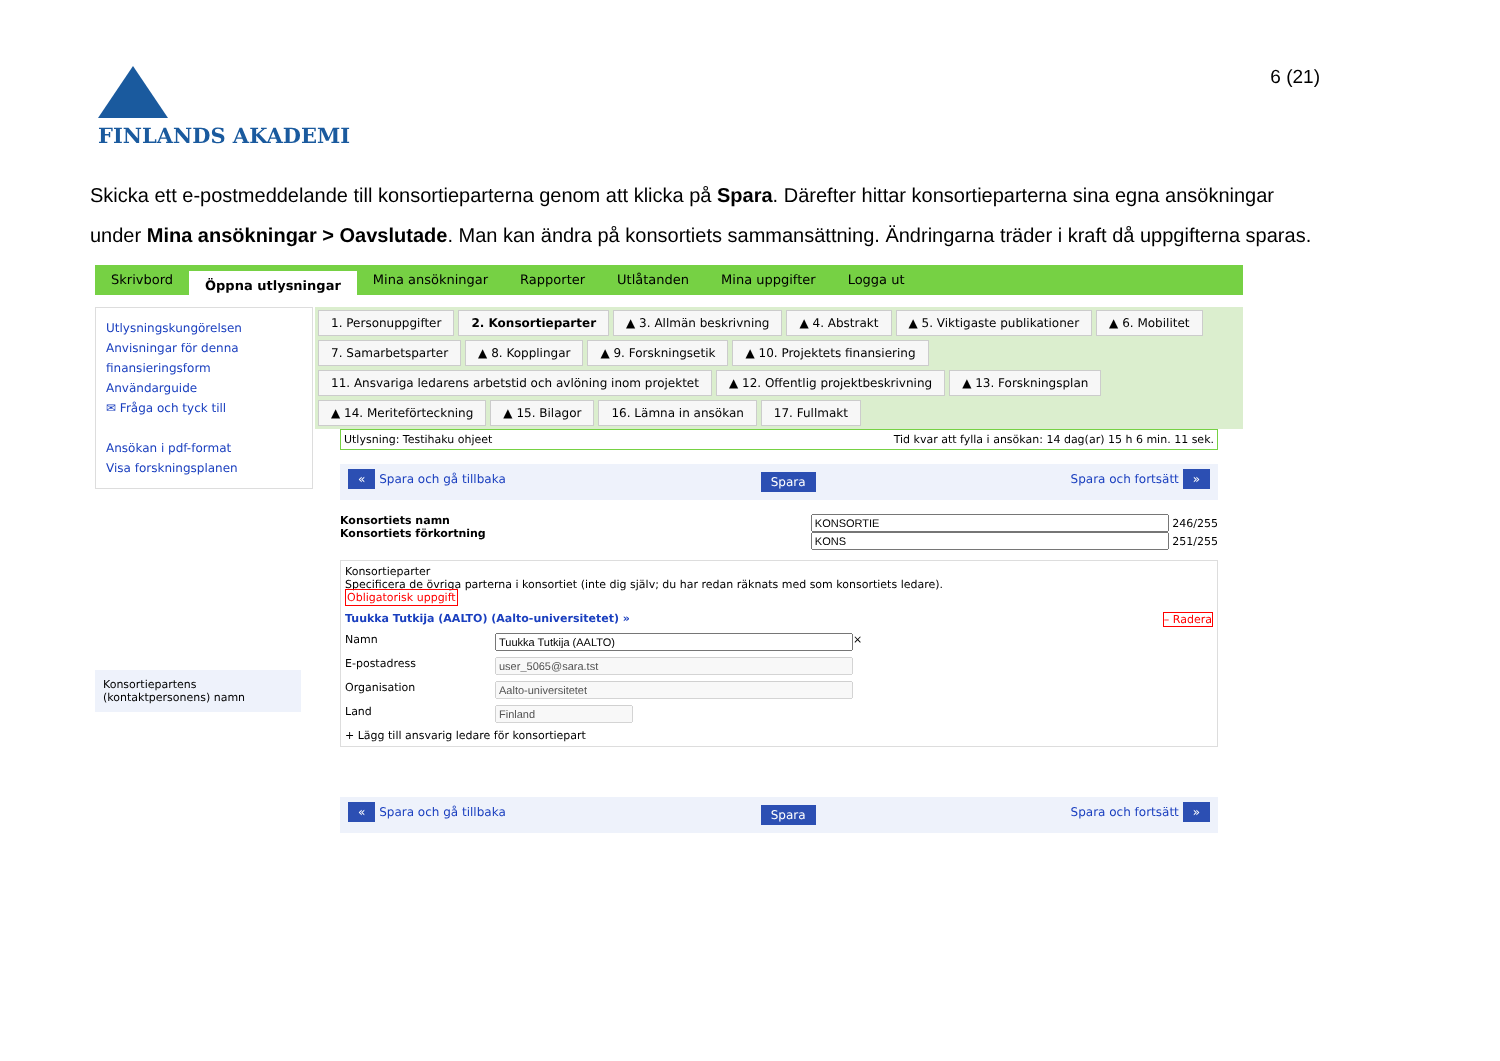6 (21)
FINLANDS AKADEMI
Skicka ett e-postmeddelande till konsortieparterna genom att klicka på Spara. Därefter hittar konsortieparterna sina egna ansökningar under Mina ansökningar > Oavslutade. Man kan ändra på konsortiets sammansättning. Ändringarna träder i kraft då uppgifterna sparas.
Skrivbord Öppna utlysningar Mina ansökningar Rapporter Utlåtanden Mina uppgifter Logga ut
Utlysningskungörelsen
Anvisningar för denna finansieringsform
Användarguide
✉ Fråga och tyck till
Ansökan i pdf-format
Visa forskningsplanen
Konsortiepartens (kontaktpersonens) namn
1. Personuppgifter 2. Konsortieparter ▲ 3. Allmän beskrivning ▲ 4. Abstrakt ▲ 5. Viktigaste publikationer ▲ 6. Mobilitet 7. Samarbetsparter ▲ 8. Kopplingar ▲ 9. Forskningsetik ▲ 10. Projektets finansiering 11. Ansvariga ledarens arbetstid och avlöning inom projektet ▲ 12. Offentlig projektbeskrivning ▲ 13. Forskningsplan ▲ 14. Meriteförteckning ▲ 15. Bilagor 16. Lämna in ansökan 17. Fullmakt
Utlysning: Testihaku ohjeet Tid kvar att fylla i ansökan: 14 dag(ar) 15 h 6 min. 11 sek.
« Spara och gå tillbaka Spara Spara och fortsätt »
Konsortiets namn
Konsortiets förkortning
246/255
251/255
Konsortieparter
Specificera de övriga parterna i konsortiet (inte dig själv; du har redan räknats med som konsortiets ledare).
Obligatorisk uppgift
Tuukka Tutkija (AALTO) (Aalto-universitetet) » – Radera
Namn ×
E-postadress
Organisation
Land
+ Lägg till ansvarig ledare för konsortiepart
« Spara och gå tillbaka Spara Spara och fortsätt »